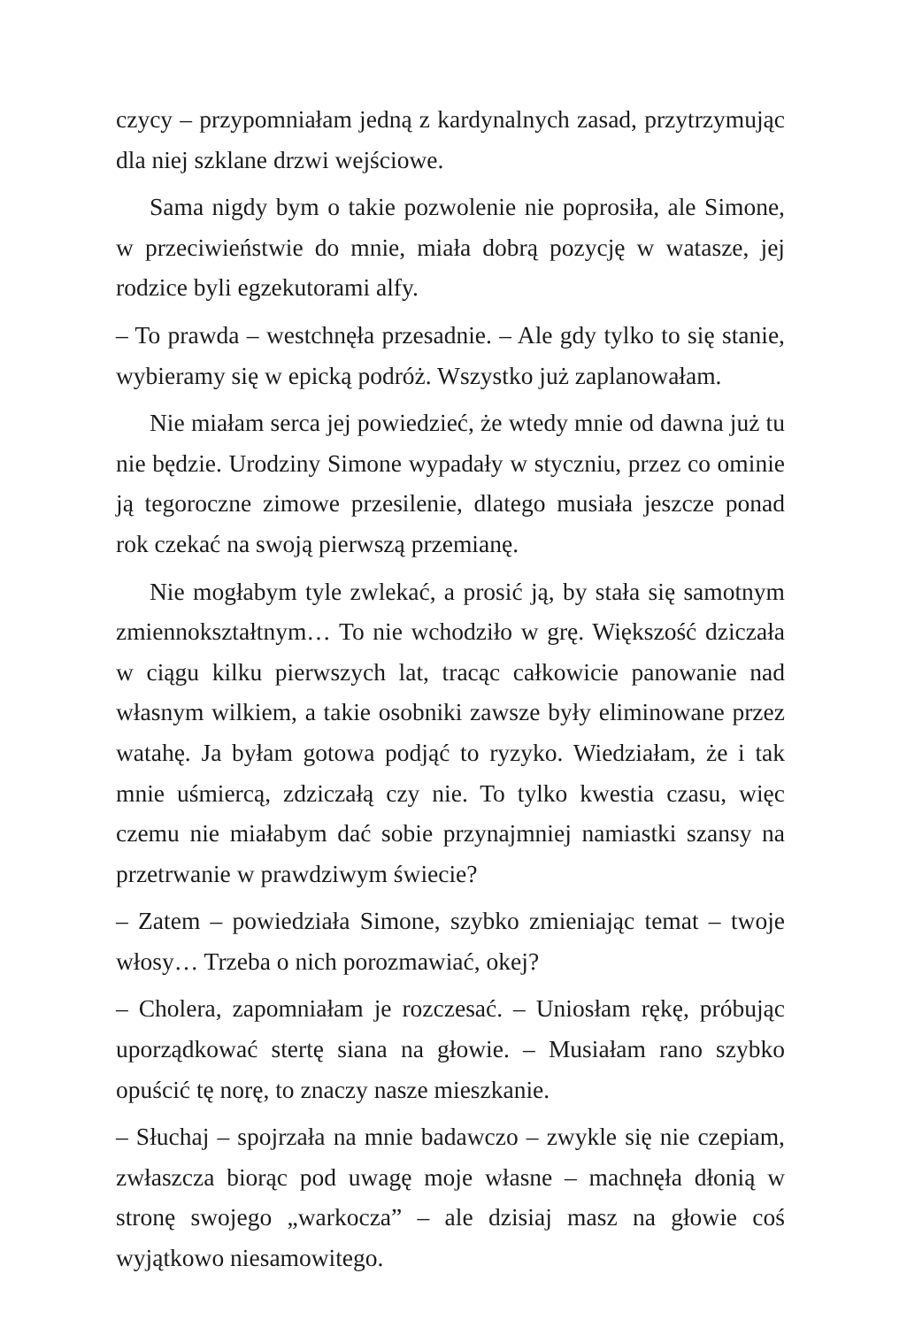czycy – przypomniałam jedną z kardynalnych zasad, przytrzymując dla niej szklane drzwi wejściowe.
Sama nigdy bym o takie pozwolenie nie poprosiła, ale Simone, w przeciwieństwie do mnie, miała dobrą pozycję w watasze, jej rodzice byli egzekutorami alfy.
– To prawda – westchnęła przesadnie. – Ale gdy tylko to się stanie, wybieramy się w epicką podróż. Wszystko już zaplanowałam.
Nie miałam serca jej powiedzieć, że wtedy mnie od dawna już tu nie będzie. Urodziny Simone wypadały w styczniu, przez co ominie ją tegoroczne zimowe przesilenie, dlatego musiała jeszcze ponad rok czekać na swoją pierwszą przemianę.
Nie mogłabym tyle zwlekać, a prosić ją, by stała się samotnym zmiennokształtnym… To nie wchodziło w grę. Większość dziczała w ciągu kilku pierwszych lat, tracąc całkowicie panowanie nad własnym wilkiem, a takie osobniki zawsze były eliminowane przez watahę. Ja byłam gotowa podjąć to ryzyko. Wiedziałam, że i tak mnie uśmiercą, zdziczałą czy nie. To tylko kwestia czasu, więc czemu nie miałabym dać sobie przynajmniej namiastki szansy na przetrwanie w prawdziwym świecie?
– Zatem – powiedziała Simone, szybko zmieniając temat – twoje włosy… Trzeba o nich porozmawiać, okej?
– Cholera, zapomniałam je rozczesać. – Uniosłam rękę, próbując uporządkować stertę siana na głowie. – Musiałam rano szybko opuścić tę norę, to znaczy nasze mieszkanie.
– Słuchaj – spojrzała na mnie badawczo – zwykle się nie czepiam, zwłaszcza biorąc pod uwagę moje własne – machnęła dłonią w stronę swojego „warkocza” – ale dzisiaj masz na głowie coś wyjątkowo niesamowitego.